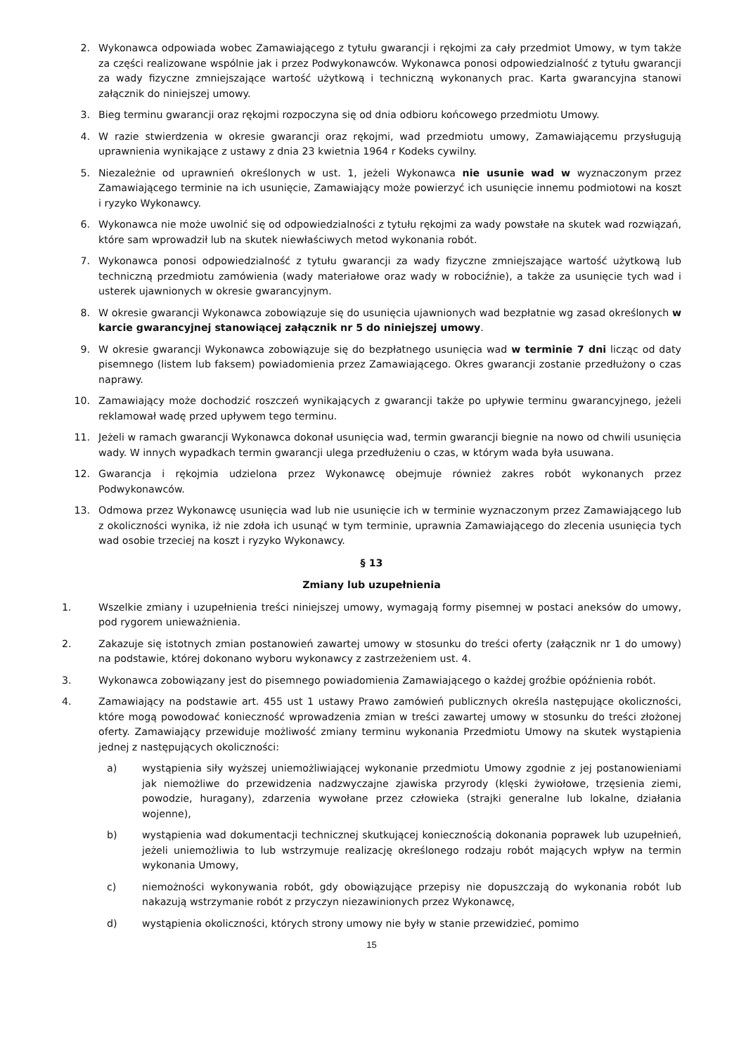2. Wykonawca odpowiada wobec Zamawiającego z tytułu gwarancji i rękojmi za cały przedmiot Umowy, w tym także za części realizowane wspólnie jak i przez Podwykonawców. Wykonawca ponosi odpowiedzialność z tytułu gwarancji za wady fizyczne zmniejszające wartość użytkową i techniczną wykonanych prac. Karta gwarancyjna stanowi załącznik do niniejszej umowy.
3. Bieg terminu gwarancji oraz rękojmi rozpoczyna się od dnia odbioru końcowego przedmiotu Umowy.
4. W razie stwierdzenia w okresie gwarancji oraz rękojmi, wad przedmiotu umowy, Zamawiającemu przysługują uprawnienia wynikające z ustawy z dnia 23 kwietnia 1964 r Kodeks cywilny.
5. Niezależnie od uprawnień określonych w ust. 1, jeżeli Wykonawca nie usunie wad w wyznaczonym przez Zamawiającego terminie na ich usunięcie, Zamawiający może powierzyć ich usunięcie innemu podmiotowi na koszt i ryzyko Wykonawcy.
6. Wykonawca nie może uwolnić się od odpowiedzialności z tytułu rękojmi za wady powstałe na skutek wad rozwiązań, które sam wprowadził lub na skutek niewłaściwych metod wykonania robót.
7. Wykonawca ponosi odpowiedzialność z tytułu gwarancji za wady fizyczne zmniejszające wartość użytkową lub techniczną przedmiotu zamówienia (wady materiałowe oraz wady w robociźnie), a także za usunięcie tych wad i usterek ujawnionych w okresie gwarancyjnym.
8. W okresie gwarancji Wykonawca zobowiązuje się do usunięcia ujawnionych wad bezpłatnie wg zasad określonych w karcie gwarancyjnej stanowiącej załącznik nr 5 do niniejszej umowy.
9. W okresie gwarancji Wykonawca zobowiązuje się do bezpłatnego usunięcia wad w terminie 7 dni licząc od daty pisemnego (listem lub faksem) powiadomienia przez Zamawiającego. Okres gwarancji zostanie przedłużony o czas naprawy.
10. Zamawiający może dochodzić roszczeń wynikających z gwarancji także po upływie terminu gwarancyjnego, jeżeli reklamował wadę przed upływem tego terminu.
11. Jeżeli w ramach gwarancji Wykonawca dokonał usunięcia wad, termin gwarancji biegnie na nowo od chwili usunięcia wady. W innych wypadkach termin gwarancji ulega przedłużeniu o czas, w którym wada była usuwana.
12. Gwarancja i rękojmia udzielona przez Wykonawcę obejmuje również zakres robót wykonanych przez Podwykonawców.
13. Odmowa przez Wykonawcę usunięcia wad lub nie usunięcie ich w terminie wyznaczonym przez Zamawiającego lub z okoliczności wynika, iż nie zdoła ich usunąć w tym terminie, uprawnia Zamawiającego do zlecenia usunięcia tych wad osobie trzeciej na koszt i ryzyko Wykonawcy.
§ 13
Zmiany lub uzupełnienia
1. Wszelkie zmiany i uzupełnienia treści niniejszej umowy, wymagają formy pisemnej w postaci aneksów do umowy, pod rygorem unieważnienia.
2. Zakazuje się istotnych zmian postanowień zawartej umowy w stosunku do treści oferty (załącznik nr 1 do umowy) na podstawie, której dokonano wyboru wykonawcy z zastrzeżeniem ust. 4.
3. Wykonawca zobowiązany jest do pisemnego powiadomienia Zamawiającego o każdej groźbie opóźnienia robót.
4. Zamawiający na podstawie art. 455 ust 1 ustawy Prawo zamówień publicznych określa następujące okoliczności, które mogą powodować konieczność wprowadzenia zmian w treści zawartej umowy w stosunku do treści złożonej oferty. Zamawiający przewiduje możliwość zmiany terminu wykonania Przedmiotu Umowy na skutek wystąpienia jednej z następujących okoliczności:
a) wystąpienia siły wyższej uniemożliwiającej wykonanie przedmiotu Umowy zgodnie z jej postanowieniami jak niemożliwe do przewidzenia nadzwyczajne zjawiska przyrody (klęski żywiołowe, trzęsienia ziemi, powodzie, huragany), zdarzenia wywołane przez człowieka (strajki generalne lub lokalne, działania wojenne),
b) wystąpienia wad dokumentacji technicznej skutkującej koniecznością dokonania poprawek lub uzupełnień, jeżeli uniemożliwia to lub wstrzymuje realizację określonego rodzaju robót mających wpływ na termin wykonania Umowy,
c) niemożności wykonywania robót, gdy obowiązujące przepisy nie dopuszczają do wykonania robót lub nakazują wstrzymanie robót z przyczyn niezawinionych przez Wykonawcę,
d) wystąpienia okoliczności, których strony umowy nie były w stanie przewidzieć, pomimo
15